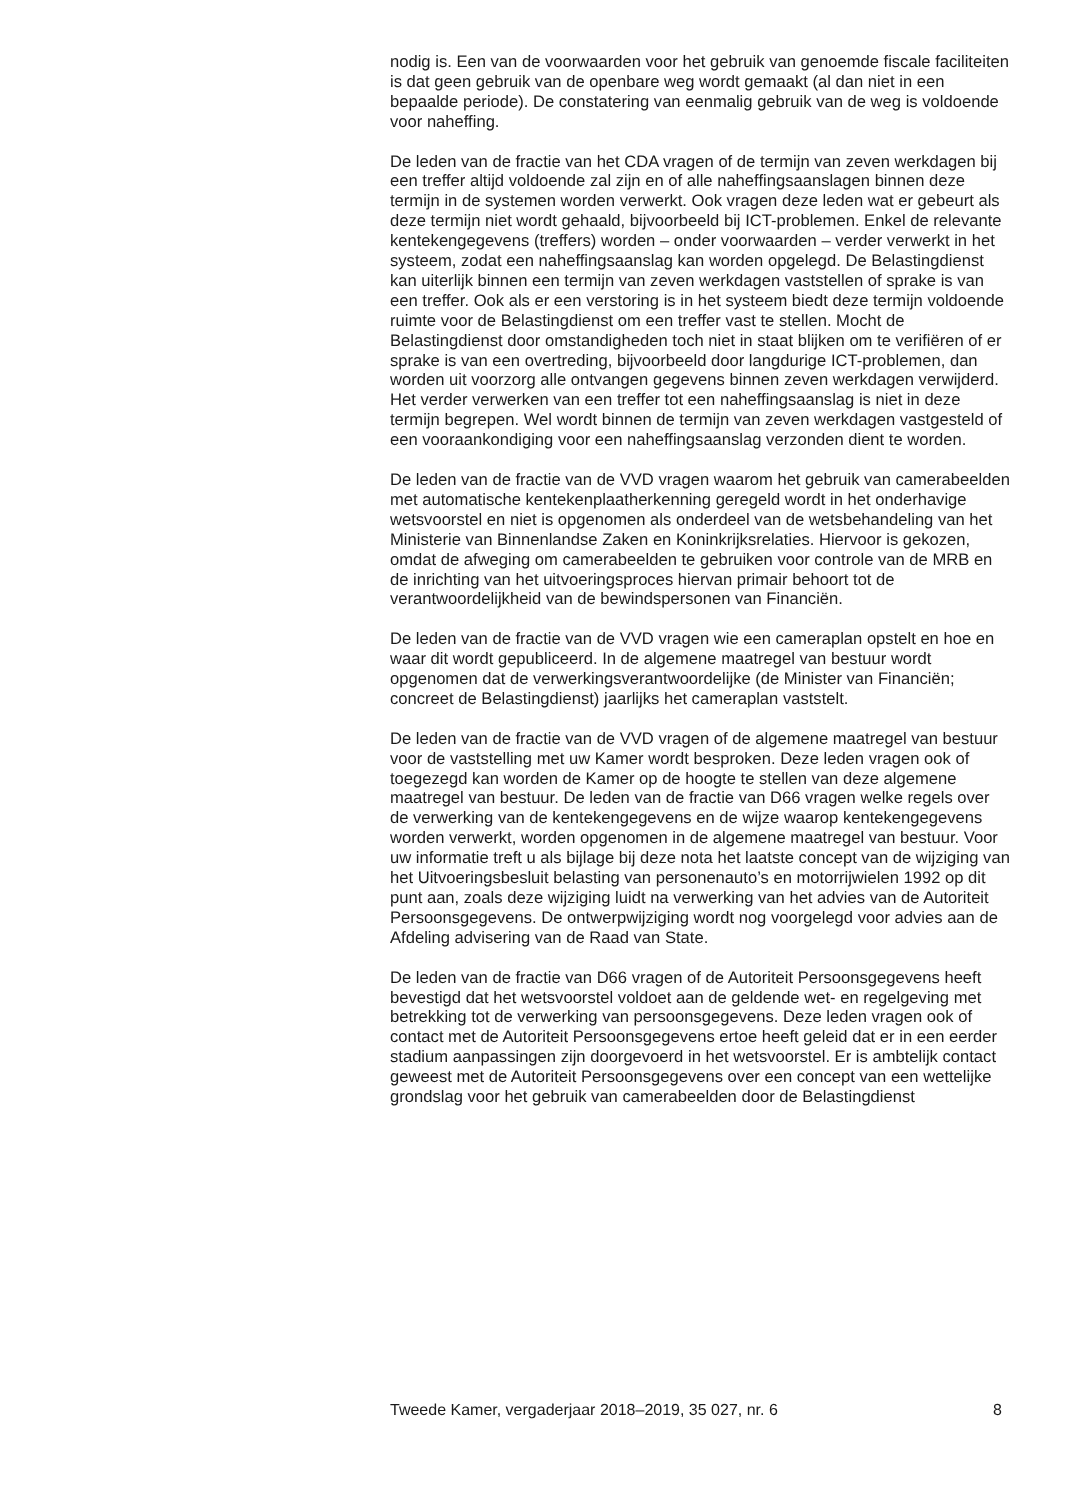nodig is. Een van de voorwaarden voor het gebruik van genoemde fiscale faciliteiten is dat geen gebruik van de openbare weg wordt gemaakt (al dan niet in een bepaalde periode). De constatering van eenmalig gebruik van de weg is voldoende voor naheffing.
De leden van de fractie van het CDA vragen of de termijn van zeven werkdagen bij een treffer altijd voldoende zal zijn en of alle naheffingsaanslagen binnen deze termijn in de systemen worden verwerkt. Ook vragen deze leden wat er gebeurt als deze termijn niet wordt gehaald, bijvoorbeeld bij ICT-problemen. Enkel de relevante kentekengegevens (treffers) worden – onder voorwaarden – verder verwerkt in het systeem, zodat een naheffingsaanslag kan worden opgelegd. De Belastingdienst kan uiterlijk binnen een termijn van zeven werkdagen vaststellen of sprake is van een treffer. Ook als er een verstoring is in het systeem biedt deze termijn voldoende ruimte voor de Belastingdienst om een treffer vast te stellen. Mocht de Belastingdienst door omstandigheden toch niet in staat blijken om te verifiëren of er sprake is van een overtreding, bijvoorbeeld door langdurige ICT-problemen, dan worden uit voorzorg alle ontvangen gegevens binnen zeven werkdagen verwijderd. Het verder verwerken van een treffer tot een naheffingsaanslag is niet in deze termijn begrepen. Wel wordt binnen de termijn van zeven werkdagen vastgesteld of een vooraankondiging voor een naheffingsaanslag verzonden dient te worden.
De leden van de fractie van de VVD vragen waarom het gebruik van camerabeelden met automatische kentekenplaatherkenning geregeld wordt in het onderhavige wetsvoorstel en niet is opgenomen als onderdeel van de wetsbehandeling van het Ministerie van Binnenlandse Zaken en Koninkrijksrelaties. Hiervoor is gekozen, omdat de afweging om camerabeelden te gebruiken voor controle van de MRB en de inrichting van het uitvoeringsproces hiervan primair behoort tot de verantwoordelijkheid van de bewindspersonen van Financiën.
De leden van de fractie van de VVD vragen wie een cameraplan opstelt en hoe en waar dit wordt gepubliceerd. In de algemene maatregel van bestuur wordt opgenomen dat de verwerkingsverantwoordelijke (de Minister van Financiën; concreet de Belastingdienst) jaarlijks het cameraplan vaststelt.
De leden van de fractie van de VVD vragen of de algemene maatregel van bestuur voor de vaststelling met uw Kamer wordt besproken. Deze leden vragen ook of toegezegd kan worden de Kamer op de hoogte te stellen van deze algemene maatregel van bestuur. De leden van de fractie van D66 vragen welke regels over de verwerking van de kentekengegevens en de wijze waarop kentekengegevens worden verwerkt, worden opgenomen in de algemene maatregel van bestuur. Voor uw informatie treft u als bijlage bij deze nota het laatste concept van de wijziging van het Uitvoeringsbesluit belasting van personenauto’s en motorrijwielen 1992 op dit punt aan, zoals deze wijziging luidt na verwerking van het advies van de Autoriteit Persoonsgegevens. De ontwerpwijziging wordt nog voorgelegd voor advies aan de Afdeling advisering van de Raad van State.
De leden van de fractie van D66 vragen of de Autoriteit Persoonsgegevens heeft bevestigd dat het wetsvoorstel voldoet aan de geldende wet- en regelgeving met betrekking tot de verwerking van persoonsgegevens. Deze leden vragen ook of contact met de Autoriteit Persoonsgegevens ertoe heeft geleid dat er in een eerder stadium aanpassingen zijn doorgevoerd in het wetsvoorstel. Er is ambtelijk contact geweest met de Autoriteit Persoonsgegevens over een concept van een wettelijke grondslag voor het gebruik van camerabeelden door de Belastingdienst
Tweede Kamer, vergaderjaar 2018–2019, 35 027, nr. 6 8